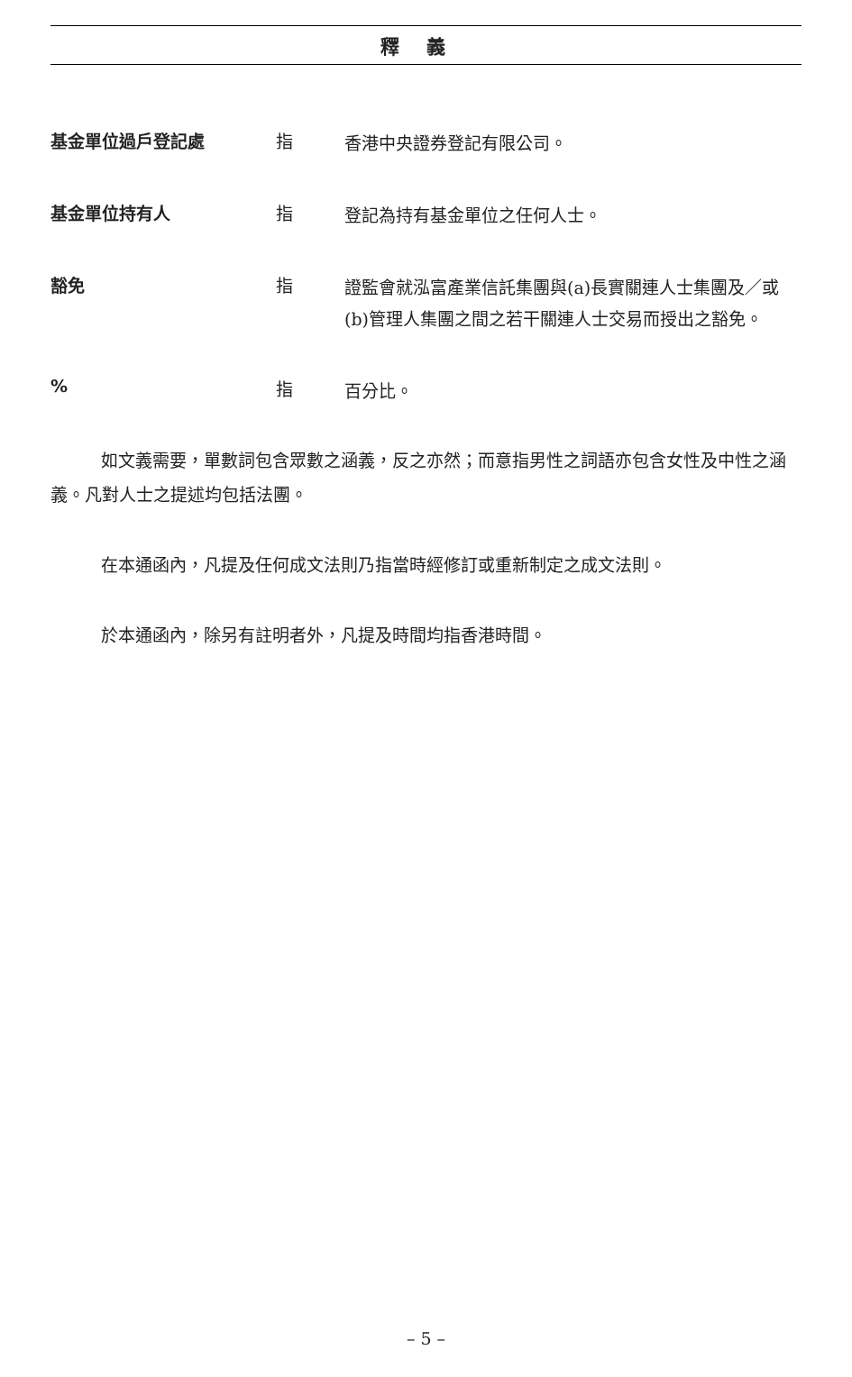釋義
基金單位過戶登記處 指
香港中央證券登記有限公司。
基金單位持有人 指
登記為持有基金單位之任何人士。
豁免 指
證監會就泓富產業信託集團與(a)長實關連人士集團及／或(b)管理人集團之間之若干關連人士交易而授出之豁免。
% 指
百分比。
如文義需要，單數詞包含眾數之涵義，反之亦然；而意指男性之詞語亦包含女性及中性之涵義。凡對人士之提述均包括法團。
在本通函內，凡提及任何成文法則乃指當時經修訂或重新制定之成文法則。
於本通函內，除另有註明者外，凡提及時間均指香港時間。
– 5 –